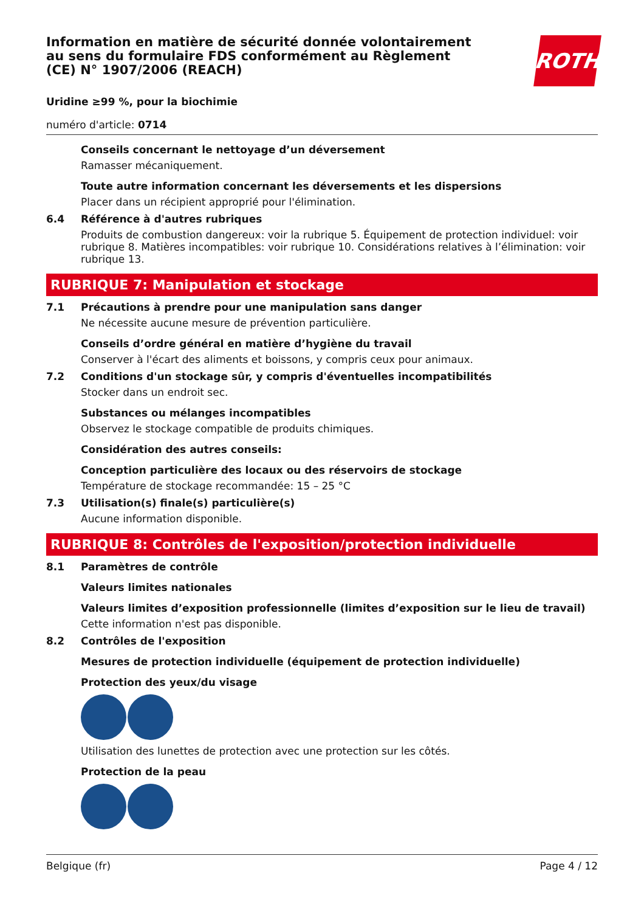ROTH
Information en matière de sécurité donnée volontairement au sens du formulaire FDS conformément au Règlement (CE) N° 1907/2006 (REACH)
Uridine ≥99 %, pour la biochimie
numéro d'article: 0714
Conseils concernant le nettoyage d’un déversement
Ramasser mécaniquement.
Toute autre information concernant les déversements et les dispersions
Placer dans un récipient approprié pour l'élimination.
6.4 Référence à d'autres rubriques
Produits de combustion dangereux: voir la rubrique 5. Équipement de protection individuel: voir rubrique 8. Matières incompatibles: voir rubrique 10. Considérations relatives à l’élimination: voir rubrique 13.
RUBRIQUE 7: Manipulation et stockage
7.1 Précautions à prendre pour une manipulation sans danger
Ne nécessite aucune mesure de prévention particulière.
Conseils d’ordre général en matière d’hygiène du travail
Conserver à l'écart des aliments et boissons, y compris ceux pour animaux.
7.2 Conditions d'un stockage sûr, y compris d'éventuelles incompatibilités
Stocker dans un endroit sec.
Substances ou mélanges incompatibles
Observez le stockage compatible de produits chimiques.
Considération des autres conseils:
Conception particulière des locaux ou des réservoirs de stockage
Température de stockage recommandée: 15 – 25 °C
7.3 Utilisation(s) finale(s) particulière(s)
Aucune information disponible.
RUBRIQUE 8: Contrôles de l'exposition/protection individuelle
8.1 Paramètres de contrôle
Valeurs limites nationales
Valeurs limites d’exposition professionnelle (limites d’exposition sur le lieu de travail)
Cette information n'est pas disponible.
8.2 Contrôles de l'exposition
Mesures de protection individuelle (équipement de protection individuelle)
Protection des yeux/du visage
Utilisation des lunettes de protection avec une protection sur les côtés.
Protection de la peau
Belgique (fr) Page 4 / 12